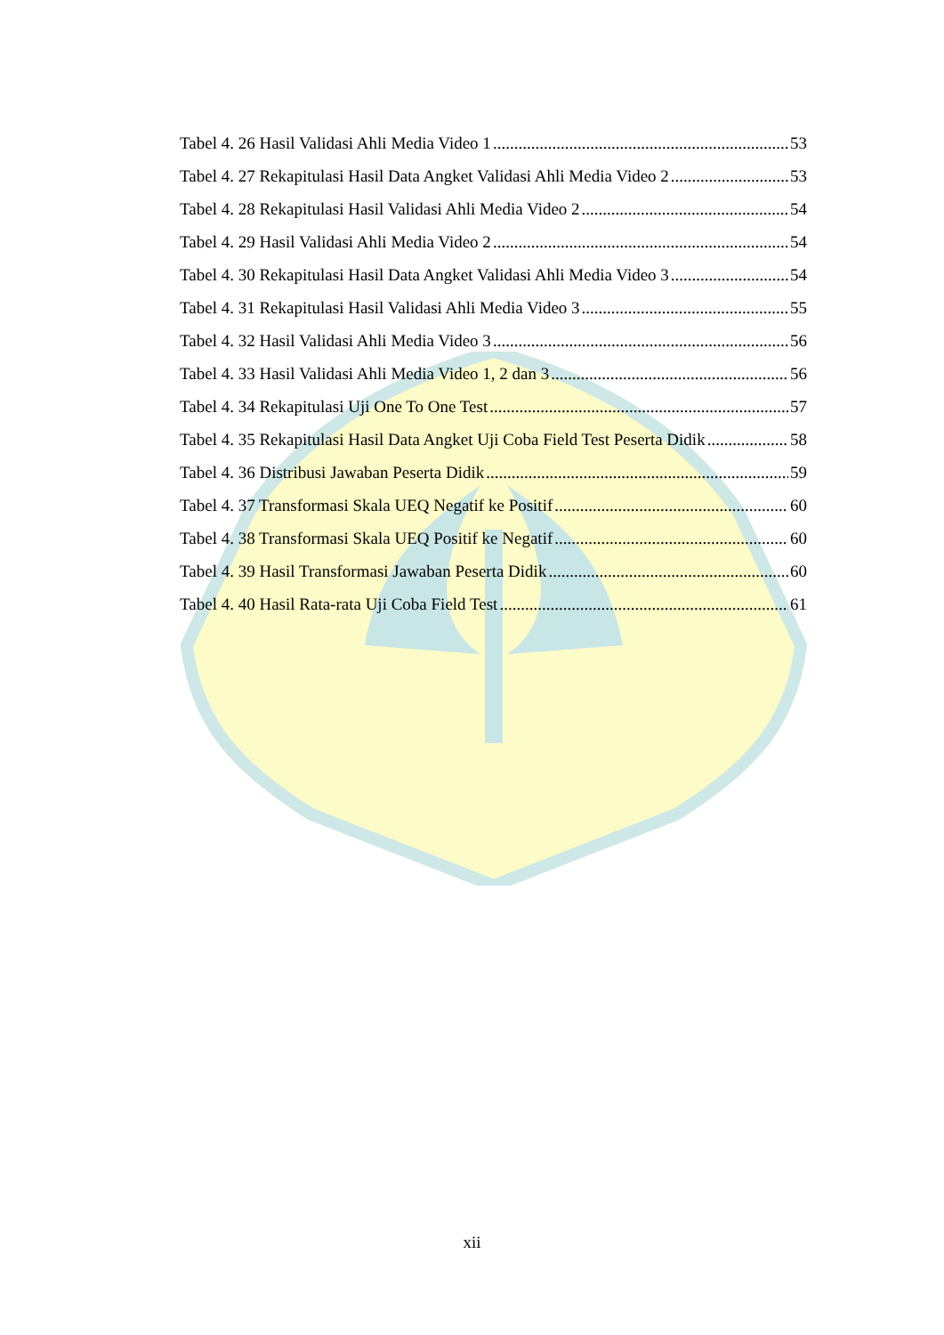Tabel 4. 26 Hasil Validasi Ahli Media Video 1 53
Tabel 4. 27 Rekapitulasi Hasil Data Angket Validasi Ahli Media Video 2 53
Tabel 4. 28 Rekapitulasi Hasil Validasi Ahli Media Video 2 54
Tabel 4. 29 Hasil Validasi Ahli Media Video 2 54
Tabel 4. 30 Rekapitulasi Hasil Data Angket Validasi Ahli Media Video 3 54
Tabel 4. 31 Rekapitulasi Hasil Validasi Ahli Media Video 3 55
Tabel 4. 32 Hasil Validasi Ahli Media Video 3 56
Tabel 4. 33 Hasil Validasi Ahli Media Video 1, 2 dan 3 56
Tabel 4. 34 Rekapitulasi Uji One To One Test 57
Tabel 4. 35 Rekapitulasi Hasil Data Angket Uji Coba Field Test Peserta Didik 58
Tabel 4. 36 Distribusi Jawaban Peserta Didik 59
Tabel 4. 37 Transformasi Skala UEQ Negatif ke Positif 60
Tabel 4. 38 Transformasi Skala UEQ Positif ke Negatif 60
Tabel 4. 39 Hasil Transformasi Jawaban Peserta Didik 60
Tabel 4. 40 Hasil Rata-rata Uji Coba Field Test 61
xii